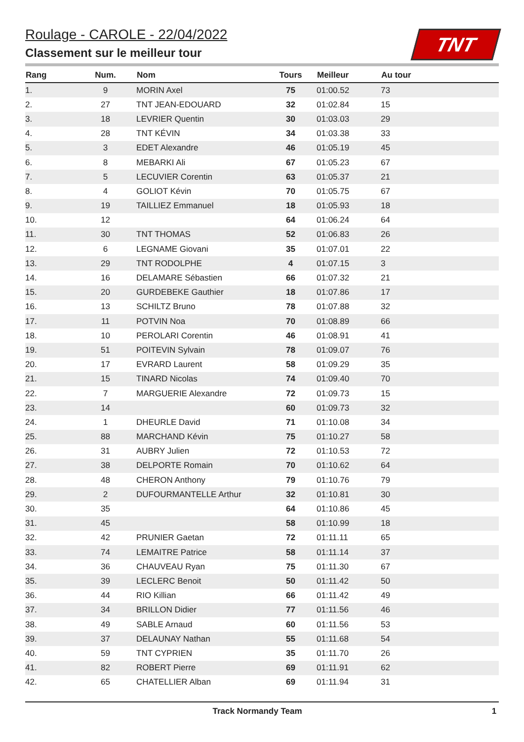Roulage - CAROLE - 22/04/2022
Classement sur le meilleur tour
TNT
| Rang | Num. | Nom | Tours | Meilleur | Au tour | |
| --- | --- | --- | --- | --- | --- | --- |
| 1. | 9 | MORIN Axel | 75 | 01:00.52 | 73 | |
| 2. | 27 | TNT JEAN-EDOUARD | 32 | 01:02.84 | 15 | |
| 3. | 18 | LEVRIER Quentin | 30 | 01:03.03 | 29 | |
| 4. | 28 | TNT KÉVIN | 34 | 01:03.38 | 33 | |
| 5. | 3 | EDET Alexandre | 46 | 01:05.19 | 45 | |
| 6. | 8 | MEBARKI Ali | 67 | 01:05.23 | 67 | |
| 7. | 5 | LECUVIER Corentin | 63 | 01:05.37 | 21 | |
| 8. | 4 | GOLIOT Kévin | 70 | 01:05.75 | 67 | |
| 9. | 19 | TAILLIEZ Emmanuel | 18 | 01:05.93 | 18 | |
| 10. | 12 | | 64 | 01:06.24 | 64 | |
| 11. | 30 | TNT THOMAS | 52 | 01:06.83 | 26 | |
| 12. | 6 | LEGNAME Giovani | 35 | 01:07.01 | 22 | |
| 13. | 29 | TNT RODOLPHE | 4 | 01:07.15 | 3 | |
| 14. | 16 | DELAMARE Sébastien | 66 | 01:07.32 | 21 | |
| 15. | 20 | GURDEBEKE Gauthier | 18 | 01:07.86 | 17 | |
| 16. | 13 | SCHILTZ Bruno | 78 | 01:07.88 | 32 | |
| 17. | 11 | POTVIN Noa | 70 | 01:08.89 | 66 | |
| 18. | 10 | PEROLARI Corentin | 46 | 01:08.91 | 41 | |
| 19. | 51 | POITEVIN Sylvain | 78 | 01:09.07 | 76 | |
| 20. | 17 | EVRARD Laurent | 58 | 01:09.29 | 35 | |
| 21. | 15 | TINARD Nicolas | 74 | 01:09.40 | 70 | |
| 22. | 7 | MARGUERIE Alexandre | 72 | 01:09.73 | 15 | |
| 23. | 14 | | 60 | 01:09.73 | 32 | |
| 24. | 1 | DHEURLE David | 71 | 01:10.08 | 34 | |
| 25. | 88 | MARCHAND Kévin | 75 | 01:10.27 | 58 | |
| 26. | 31 | AUBRY Julien | 72 | 01:10.53 | 72 | |
| 27. | 38 | DELPORTE Romain | 70 | 01:10.62 | 64 | |
| 28. | 48 | CHERON Anthony | 79 | 01:10.76 | 79 | |
| 29. | 2 | DUFOURMANTELLE Arthur | 32 | 01:10.81 | 30 | |
| 30. | 35 | | 64 | 01:10.86 | 45 | |
| 31. | 45 | | 58 | 01:10.99 | 18 | |
| 32. | 42 | PRUNIER Gaetan | 72 | 01:11.11 | 65 | |
| 33. | 74 | LEMAITRE Patrice | 58 | 01:11.14 | 37 | |
| 34. | 36 | CHAUVEAU Ryan | 75 | 01:11.30 | 67 | |
| 35. | 39 | LECLERC Benoit | 50 | 01:11.42 | 50 | |
| 36. | 44 | RIO Killian | 66 | 01:11.42 | 49 | |
| 37. | 34 | BRILLON Didier | 77 | 01:11.56 | 46 | |
| 38. | 49 | SABLE Arnaud | 60 | 01:11.56 | 53 | |
| 39. | 37 | DELAUNAY Nathan | 55 | 01:11.68 | 54 | |
| 40. | 59 | TNT CYPRIEN | 35 | 01:11.70 | 26 | |
| 41. | 82 | ROBERT Pierre | 69 | 01:11.91 | 62 | |
| 42. | 65 | CHATELLIER Alban | 69 | 01:11.94 | 31 | |
Track Normandy Team 1